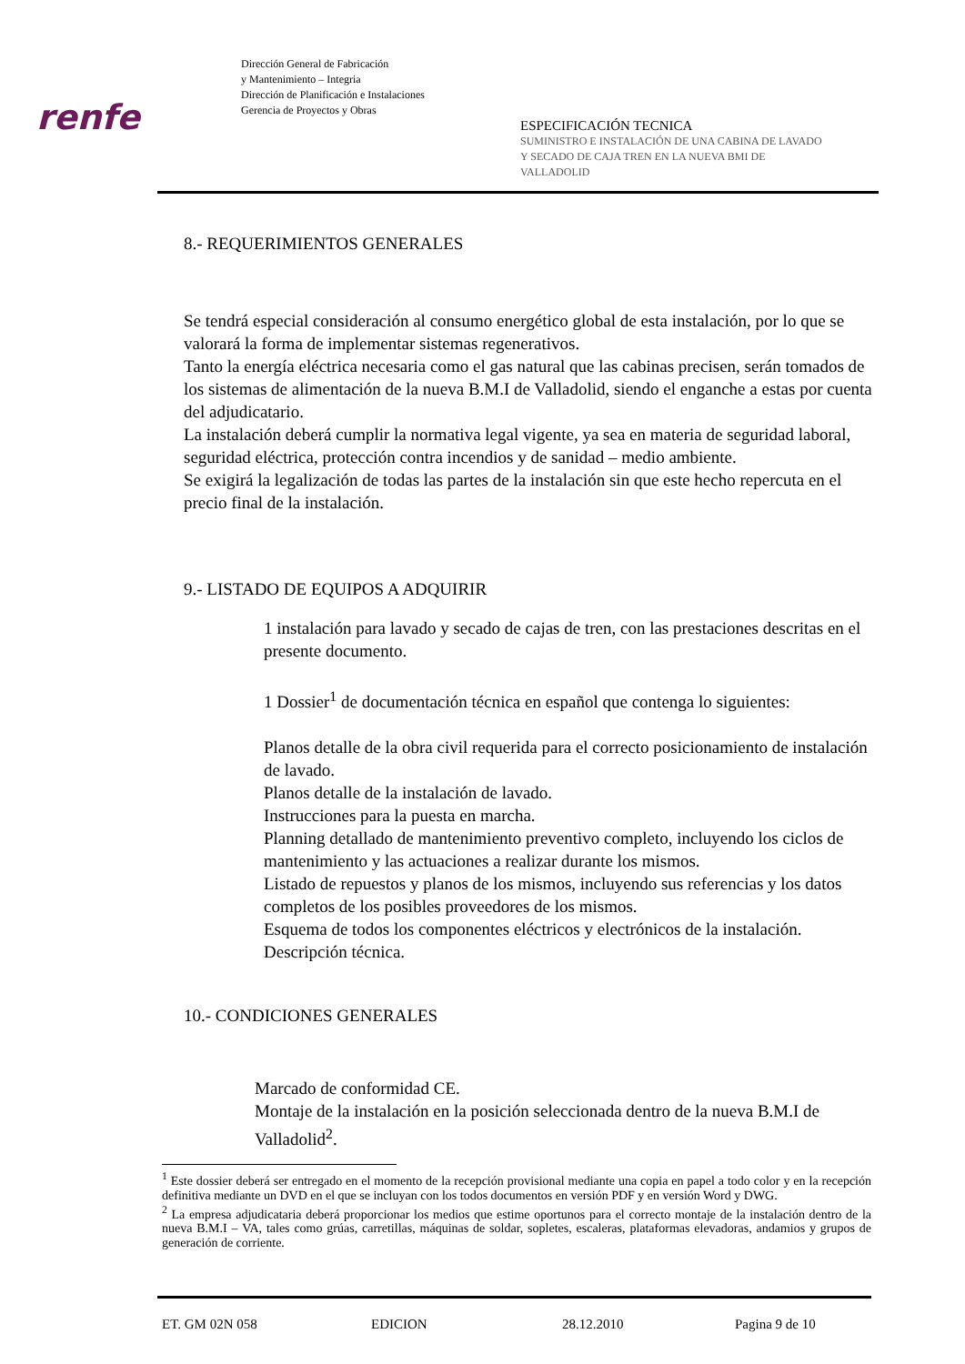renfe
Dirección General de Fabricación
y Mantenimiento – Integria
Dirección de Planificación e Instalaciones
Gerencia de Proyectos y Obras
ESPECIFICACIÓN TECNICA
SUMINISTRO E INSTALACIÓN DE UNA CABINA DE LAVADO
Y SECADO DE CAJA TREN EN LA NUEVA BMI DE
VALLADOLID
8.- REQUERIMIENTOS GENERALES
Se tendrá especial consideración al consumo energético global de esta instalación, por lo que se valorará la forma de implementar sistemas regenerativos.
Tanto la energía eléctrica necesaria como el gas natural que las cabinas precisen, serán tomados de los sistemas de alimentación de la nueva B.M.I de Valladolid, siendo el enganche a estas por cuenta del adjudicatario.
La instalación deberá cumplir la normativa legal vigente, ya sea en materia de seguridad laboral, seguridad eléctrica, protección contra incendios y de sanidad – medio ambiente.
Se exigirá la legalización de todas las partes de la instalación sin que este hecho repercuta en el precio final de la instalación.
9.- LISTADO DE EQUIPOS A ADQUIRIR
1 instalación para lavado y secado de cajas de tren, con las prestaciones descritas en el presente documento.
1 Dossier<sup>1</sup> de documentación técnica en español que contenga lo siguientes:
Planos detalle de la obra civil requerida para el correcto posicionamiento de instalación de lavado.
Planos detalle de la instalación de lavado.
Instrucciones para la puesta en marcha.
Planning detallado de mantenimiento preventivo completo, incluyendo los ciclos de mantenimiento y las actuaciones a realizar durante los mismos.
Listado de repuestos y planos de los mismos, incluyendo sus referencias y los datos completos de los posibles proveedores de los mismos.
Esquema de todos los componentes eléctricos y electrónicos de la instalación.
Descripción técnica.
10.- CONDICIONES GENERALES
Marcado de conformidad CE.
Montaje de la instalación en la posición seleccionada dentro de la nueva B.M.I de Valladolid<sup>2</sup>.
<sup>1</sup> Este dossier deberá ser entregado en el momento de la recepción provisional mediante una copia en papel a todo color y en la recepción definitiva mediante un DVD en el que se incluyan con los todos documentos en versión PDF y en versión Word y DWG.
<sup>2</sup> La empresa adjudicataria deberá proporcionar los medios que estime oportunos para el correcto montaje de la instalación dentro de la nueva B.M.I – VA, tales como grúas, carretillas, máquinas de soldar, sopletes, escaleras, plataformas elevadoras, andamios y grupos de generación de corriente.
ET. GM 02N 058 EDICION 28.12.2010 Pagina 9 de 10